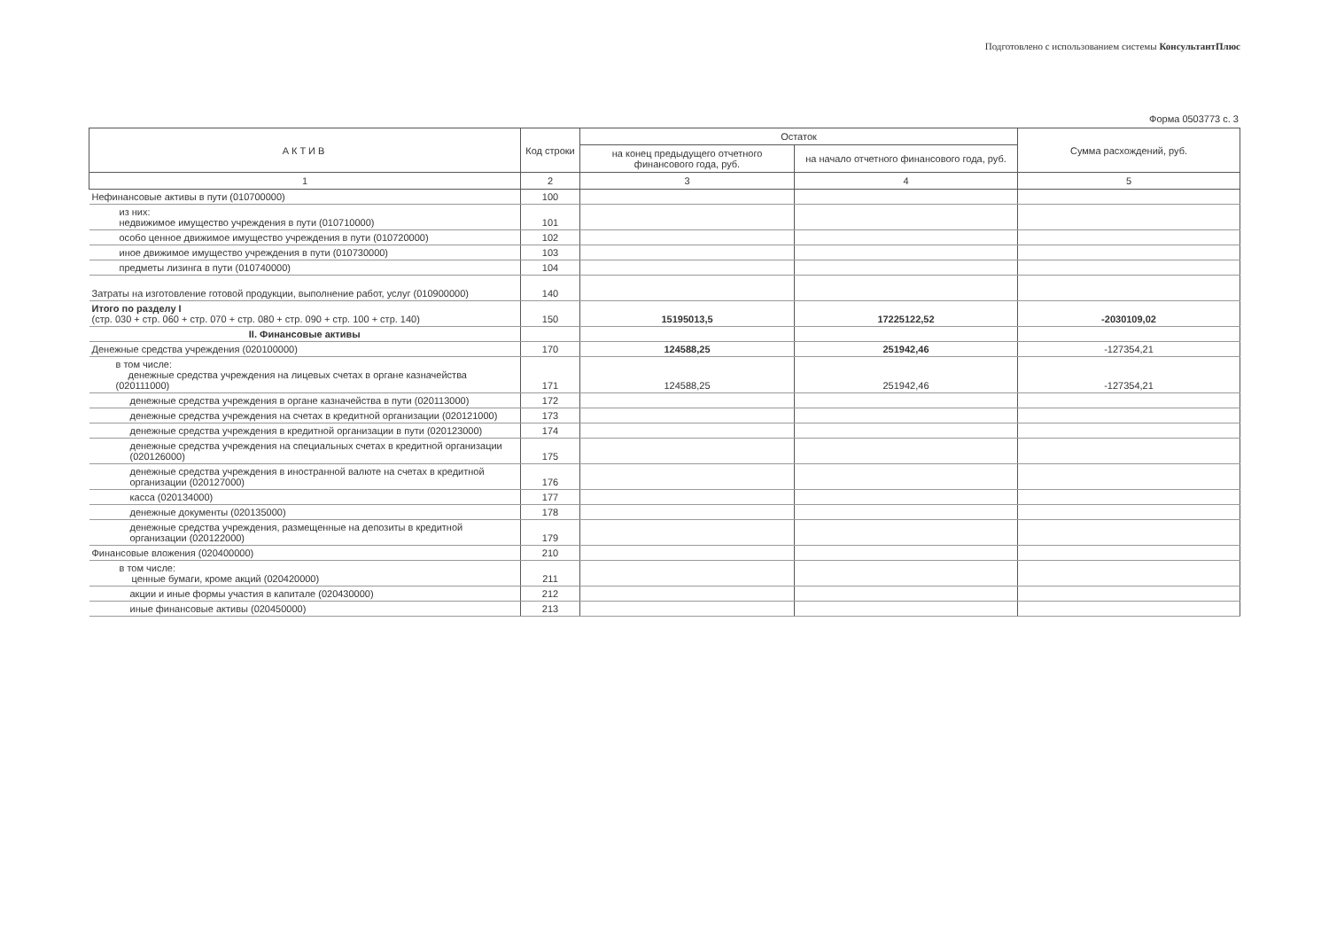Подготовлено с использованием системы КонсультантПлюс
Форма 0503773 с. 3
| АКТИВ | Код строки | Остаток | | Сумма расхождений, руб. |
| --- | --- | --- | --- | --- |
| | | на конец предыдущего отчетного финансового года, руб. | на начало отчетного финансового года, руб. | |
| 1 | 2 | 3 | 4 | 5 |
| Нефинансовые активы в пути (010700000) | 100 | | | |
| из них: недвижимое имущество учреждения в пути (010710000) | 101 | | | |
| особо ценное движимое имущество учреждения в пути (010720000) | 102 | | | |
| иное движимое имущество учреждения в пути (010730000) | 103 | | | |
| предметы лизинга в пути (010740000) | 104 | | | |
| Затраты на изготовление готовой продукции, выполнение работ, услуг (010900000) | 140 | | | |
| Итого по разделу I (стр. 030 + стр. 060 + стр. 070 + стр. 080 + стр. 090 + стр. 100 + стр. 140) | 150 | 15195013,5 | 17225122,52 | -2030109,02 |
| II. Финансовые активы | | | | |
| Денежные средства учреждения (020100000) | 170 | 124588,25 | 251942,46 | -127354,21 |
| в том числе: денежные средства учреждения на лицевых счетах в органе казначейства (020111000) | 171 | 124588,25 | 251942,46 | -127354,21 |
| денежные средства учреждения в органе казначейства в пути (020113000) | 172 | | | |
| денежные средства учреждения на счетах в кредитной организации (020121000) | 173 | | | |
| денежные средства учреждения в кредитной организации в пути (020123000) | 174 | | | |
| денежные средства учреждения на специальных счетах в кредитной организации (020126000) | 175 | | | |
| денежные средства учреждения в иностранной валюте на счетах в кредитной организации (020127000) | 176 | | | |
| касса (020134000) | 177 | | | |
| денежные документы (020135000) | 178 | | | |
| денежные средства учреждения, размещенные на депозиты в кредитной организации (020122000) | 179 | | | |
| Финансовые вложения (020400000) | 210 | | | |
| в том числе: ценные бумаги, кроме акций (020420000) | 211 | | | |
| акции и иные формы участия в капитале (020430000) | 212 | | | |
| иные финансовые активы (020450000) | 213 | | | |